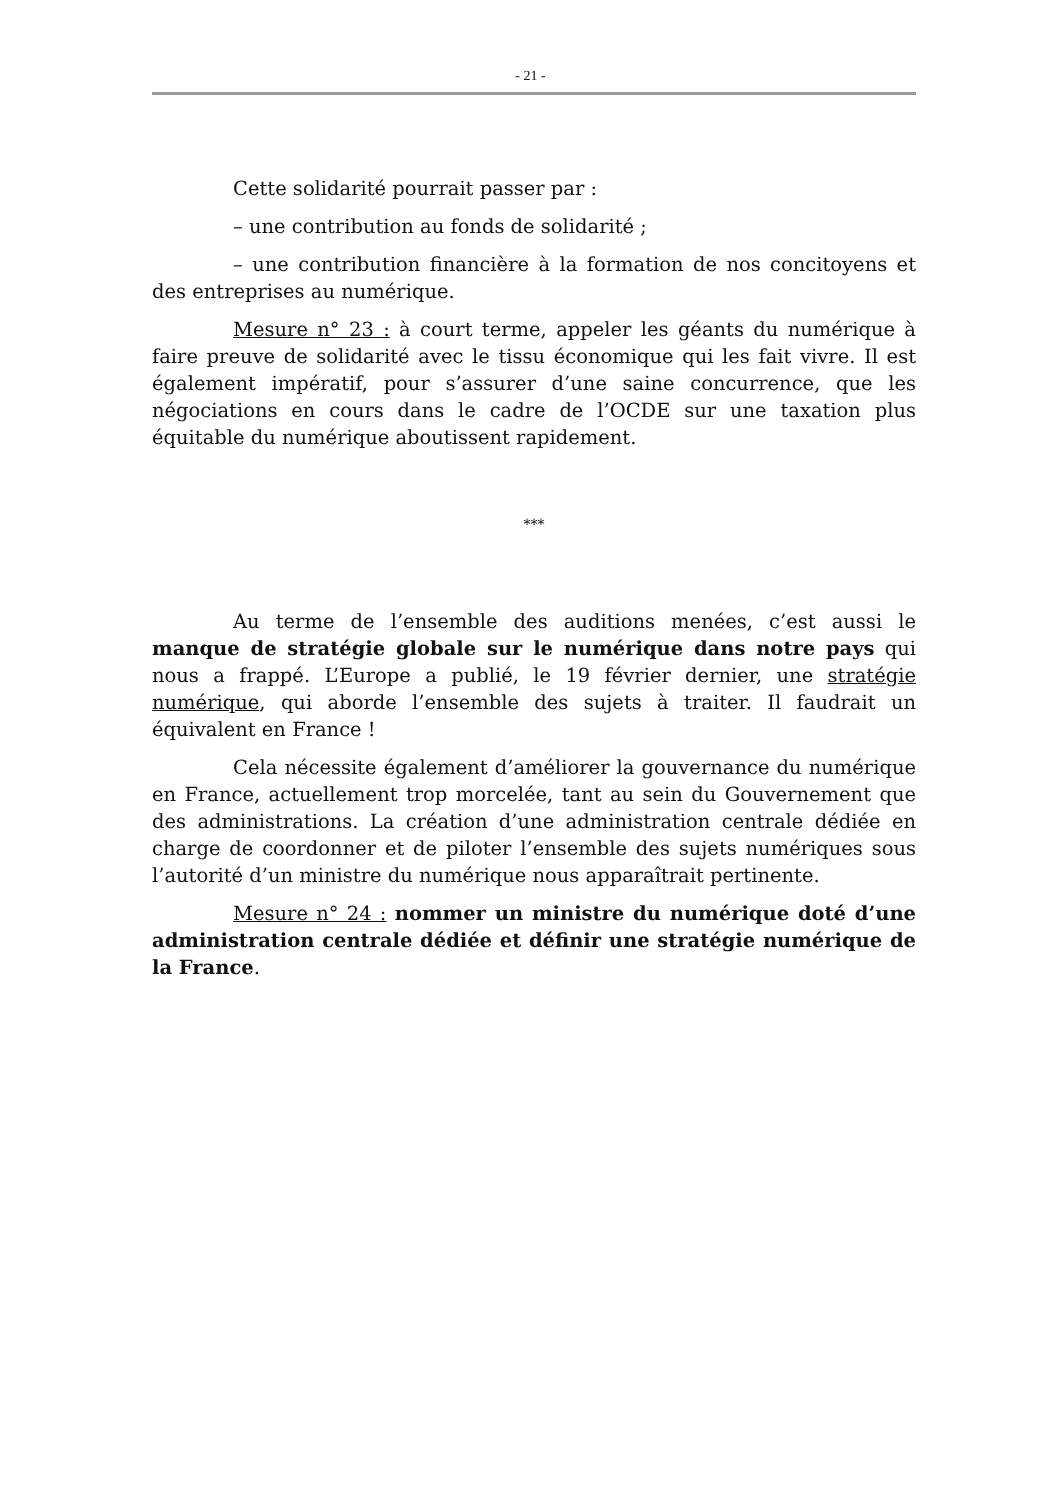- 21 -
Cette solidarité pourrait passer par :
– une contribution au fonds de solidarité ;
– une contribution financière à la formation de nos concitoyens et des entreprises au numérique.
Mesure n° 23 : à court terme, appeler les géants du numérique à faire preuve de solidarité avec le tissu économique qui les fait vivre. Il est également impératif, pour s’assurer d’une saine concurrence, que les négociations en cours dans le cadre de l’OCDE sur une taxation plus équitable du numérique aboutissent rapidement.
***
Au terme de l’ensemble des auditions menées, c’est aussi le manque de stratégie globale sur le numérique dans notre pays qui nous a frappé. L’Europe a publié, le 19 février dernier, une stratégie numérique, qui aborde l’ensemble des sujets à traiter. Il faudrait un équivalent en France !
Cela nécessite également d’améliorer la gouvernance du numérique en France, actuellement trop morcelée, tant au sein du Gouvernement que des administrations. La création d’une administration centrale dédiée en charge de coordonner et de piloter l’ensemble des sujets numériques sous l’autorité d’un ministre du numérique nous apparaîtrait pertinente.
Mesure n° 24 : nommer un ministre du numérique doté d’une administration centrale dédiée et définir une stratégie numérique de la France.